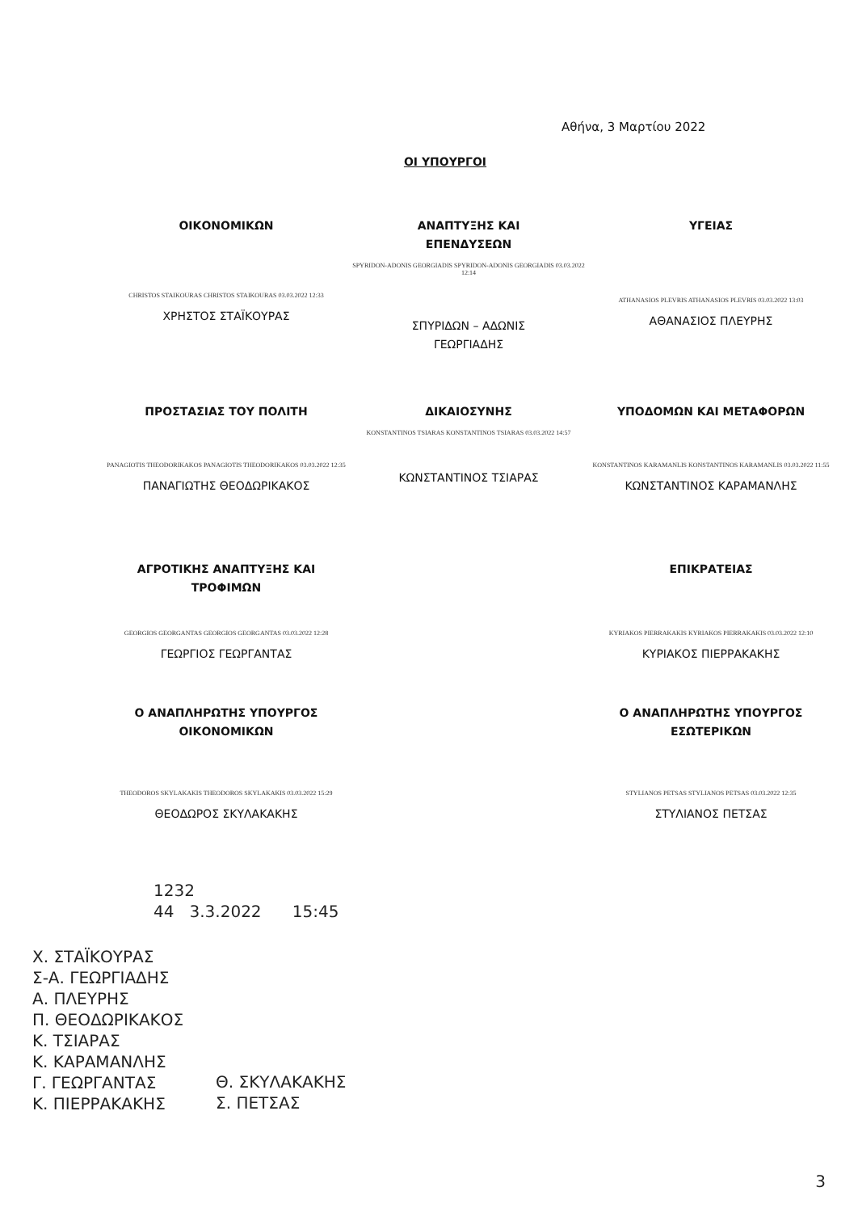Αθήνα, 3 Μαρτίου 2022
ΟΙ ΥΠΟΥΡΓΟΙ
ΟΙΚΟΝΟΜΙΚΩΝ
CHRISTOS STAIKOURAS CHRISTOS STAIKOURAS 03.03.2022 12:33
ΧΡΗΣΤΟΣ ΣΤΑΪΚΟΥΡΑΣ
ΑΝΑΠΤΥΞΗΣ ΚΑΙ
ΕΠΕΝΔΥΣΕΩΝ
SPYRIDON-ADONIS GEORGIADIS SPYRIDON-ADONIS GEORGIADIS 03.03.2022 12:14
ΣΠΥΡΙΔΩΝ – ΑΔΩΝΙΣ
ΓΕΩΡΓΙΑΔΗΣ
ΥΓΕΙΑΣ
ATHANASIOS PLEVRIS ATHANASIOS PLEVRIS 03.03.2022 13:03
ΑΘΑΝΑΣΙΟΣ ΠΛΕΥΡΗΣ
ΠΡΟΣΤΑΣΙΑΣ ΤΟΥ ΠΟΛΙΤΗ
PANAGIOTIS THEODORIKAKOS PANAGIOTIS THEODORIKAKOS 03.03.2022 12:35
ΠΑΝΑΓΙΩΤΗΣ ΘΕΟΔΩΡΙΚΑΚΟΣ
ΔΙΚΑΙΟΣΥΝΗΣ
KONSTANTINOS TSIARAS KONSTANTINOS TSIARAS 03.03.2022 14:57
ΚΩΝΣΤΑΝΤΙΝΟΣ ΤΣΙΑΡΑΣ
ΥΠΟΔΟΜΩΝ ΚΑΙ ΜΕΤΑΦΟΡΩΝ
KONSTANTINOS KARAMANLIS KONSTANTINOS KARAMANLIS 03.03.2022 11:55
ΚΩΝΣΤΑΝΤΙΝΟΣ ΚΑΡΑΜΑΝΛΗΣ
ΑΓΡΟΤΙΚΗΣ ΑΝΑΠΤΥΞΗΣ ΚΑΙ
ΤΡΟΦΙΜΩΝ
GEORGIOS GEORGANTAS GEORGIOS GEORGANTAS 03.03.2022 12:28
ΓΕΩΡΓΙΟΣ ΓΕΩΡΓΑΝΤΑΣ
Ο ΑΝΑΠΛΗΡΩΤΗΣ ΥΠΟΥΡΓΟΣ
ΟΙΚΟΝΟΜΙΚΩΝ
THEODOROS SKYLAKAKIS THEODOROS SKYLAKAKIS 03.03.2022 15:29
ΘΕΟΔΩΡΟΣ ΣΚΥΛΑΚΑΚΗΣ
ΕΠΙΚΡΑΤΕΙΑΣ
KYRIAKOS PIERRAKAKIS KYRIAKOS PIERRAKAKIS 03.03.2022 12:10
ΚΥΡΙΑΚΟΣ ΠΙΕΡΡΑΚΑΚΗΣ
Ο ΑΝΑΠΛΗΡΩΤΗΣ ΥΠΟΥΡΓΟΣ
ΕΣΩΤΕΡΙΚΩΝ
STYLIANOS PETSAS STYLIANOS PETSAS 03.03.2022 12:35
ΣΤΥΛΙΑΝΟΣ ΠΕΤΣΑΣ
1232
44 3.3.2022 15:45
Χ. ΣΤΑΪΚΟΥΡΑΣ
Σ-Α. ΓΕΩΡΓΙΑΔΗΣ
Α. ΠΛΕΥΡΗΣ
Π. ΘΕΟΔΩΡΙΚΑΚΟΣ
Κ. ΤΣΙΑΡΑΣ
Κ. ΚΑΡΑΜΑΝΛΗΣ
Γ. ΓΕΩΡΓΑΝΤΑΣ
Κ. ΠΙΕΡΡΑΚΑΚΗΣ
Θ. ΣΚΥΛΑΚΑΚΗΣ
Σ. ΠΕΤΣΑΣ
3